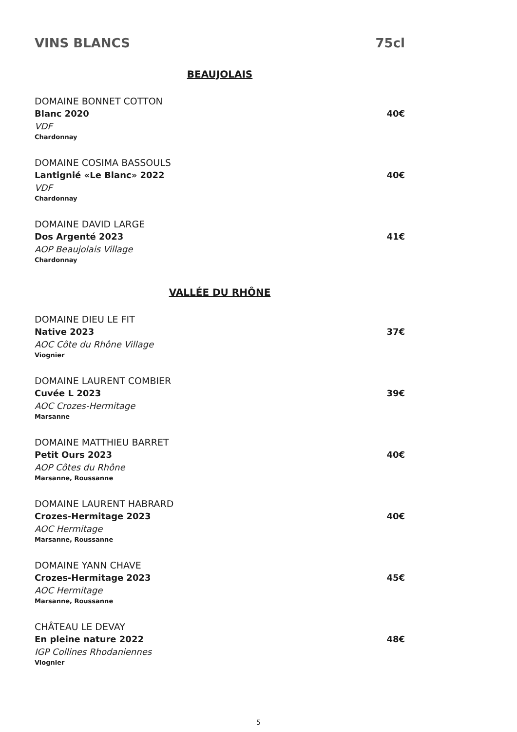VINS BLANCS 75cl
BEAUJOLAIS
DOMAINE BONNET COTTON
Blanc 2020 40€
VDF
Chardonnay
DOMAINE COSIMA BASSOULS
Lantignié «Le Blanc» 2022 40€
VDF
Chardonnay
DOMAINE DAVID LARGE
Dos Argenté 2023 41€
AOP Beaujolais Village
Chardonnay
VALLÉE DU RHÔNE
DOMAINE DIEU LE FIT
Native 2023 37€
AOC Côte du Rhône Village
Viognier
DOMAINE LAURENT COMBIER
Cuvée L 2023 39€
AOC Crozes-Hermitage
Marsanne
DOMAINE MATTHIEU BARRET
Petit Ours 2023 40€
AOP Côtes du Rhône
Marsanne, Roussanne
DOMAINE LAURENT HABRARD
Crozes-Hermitage 2023 40€
AOC Hermitage
Marsanne, Roussanne
DOMAINE YANN CHAVE
Crozes-Hermitage 2023 45€
AOC Hermitage
Marsanne, Roussanne
CHÂTEAU LE DEVAY
En pleine nature 2022 48€
IGP Collines Rhodaniennes
Viognier
5